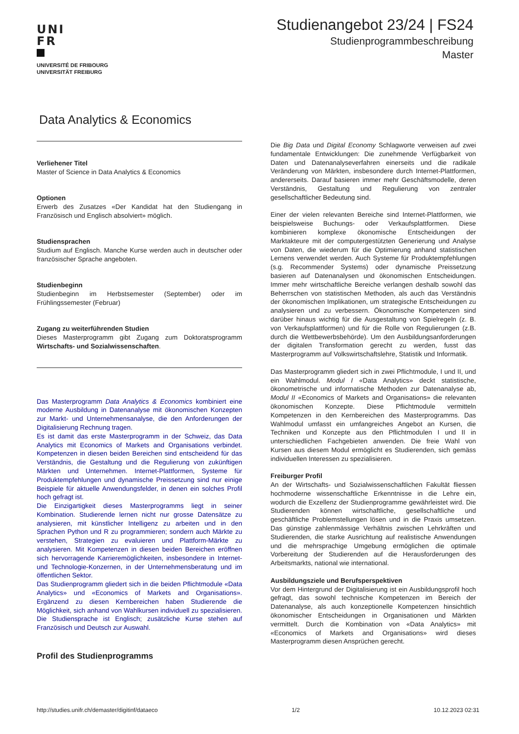UNI
FR
UNIVERSITÉ DE FRIBOURG
UNIVERSITÄT FREIBURG
Studienangebot 23/24 | FS24
Studienprogrammbeschreibung
Master
Data Analytics & Economics
Verliehener Titel
Master of Science in Data Analytics & Economics
Optionen
Erwerb des Zusatzes «Der Kandidat hat den Studiengang in Französisch und Englisch absolviert» möglich.
Studiensprachen
Studium auf Englisch. Manche Kurse werden auch in deutscher oder französischer Sprache angeboten.
Studienbeginn
Studienbeginn im Herbstsemester (September) oder im Frühlingssemester (Februar)
Zugang zu weiterführenden Studien
Dieses Masterprogramm gibt Zugang zum Doktoratsprogramm Wirtschafts- und Sozialwissenschaften.
Das Masterprogramm Data Analytics & Economics kombiniert eine moderne Ausbildung in Datenanalyse mit ökonomischen Konzepten zur Markt- und Unternehmensanalyse, die den Anforderungen der Digitalisierung Rechnung tragen.
Es ist damit das erste Masterprogramm in der Schweiz, das Data Analytics mit Economics of Markets and Organisations verbindet. Kompetenzen in diesen beiden Bereichen sind entscheidend für das Verständnis, die Gestaltung und die Regulierung von zukünftigen Märkten und Unternehmen. Internet-Plattformen, Systeme für Produktempfehlungen und dynamische Preissetzung sind nur einige Beispiele für aktuelle Anwendungsfelder, in denen ein solches Profil hoch gefragt ist.
Die Einzigartigkeit dieses Masterprogramms liegt in seiner Kombination. Studierende lernen nicht nur grosse Datensätze zu analysieren, mit künstlicher Intelligenz zu arbeiten und in den Sprachen Python und R zu programmieren; sondern auch Märkte zu verstehen, Strategien zu evaluieren und Plattform-Märkte zu analysieren. Mit Kompetenzen in diesen beiden Bereichen eröffnen sich hervorragende Karrieremöglichkeiten, insbesondere in Internet- und Technologie-Konzernen, in der Unternehmensberatung und im öffentlichen Sektor.
Das Studienprogramm gliedert sich in die beiden Pflichtmodule «Data Analytics» und «Economics of Markets and Organisations». Ergänzend zu diesen Kernbereichen haben Studierende die Möglichkeit, sich anhand von Wahlkursen individuell zu spezialisieren. Die Studiensprache ist Englisch; zusätzliche Kurse stehen auf Französisch und Deutsch zur Auswahl.
Profil des Studienprogramms
Die Big Data und Digital Economy Schlagworte verweisen auf zwei fundamentale Entwicklungen: Die zunehmende Verfügbarkeit von Daten und Datenanalyseverfahren einerseits und die radikale Veränderung von Märkten, insbesondere durch Internet-Plattformen, andererseits. Darauf basieren immer mehr Geschäftsmodelle, deren Verständnis, Gestaltung und Regulierung von zentraler gesellschaftlicher Bedeutung sind.
Einer der vielen relevanten Bereiche sind Internet-Plattformen, wie beispielsweise Buchungs- oder Verkaufsplattformen. Diese kombinieren komplexe ökonomische Entscheidungen der Marktakteure mit der computergestützten Generierung und Analyse von Daten, die wiederum für die Optimierung anhand statistischen Lernens verwendet werden. Auch Systeme für Produktempfehlungen (s.g. Recommender Systems) oder dynamische Preissetzung basieren auf Datenanalysen und ökonomischen Entscheidungen. Immer mehr wirtschaftliche Bereiche verlangen deshalb sowohl das Beherrschen von statistischen Methoden, als auch das Verständnis der ökonomischen Implikationen, um strategische Entscheidungen zu analysieren und zu verbessern. Ökonomische Kompetenzen sind darüber hinaus wichtig für die Ausgestaltung von Spielregeln (z. B. von Verkaufsplattformen) und für die Rolle von Regulierungen (z.B. durch die Wettbewerbsbehörde). Um den Ausbildungsanforderungen der digitalen Transformation gerecht zu werden, fusst das Masterprogramm auf Volkswirtschaftslehre, Statistik und Informatik.
Das Masterprogramm gliedert sich in zwei Pflichtmodule, I und II, und ein Wahlmodul. Modul I «Data Analytics» deckt statistische, ökonometrische und informatische Methoden zur Datenanalyse ab, Modul II «Economics of Markets and Organisations» die relevanten ökonomischen Konzepte. Diese Pflichtmodule vermitteln Kompetenzen in den Kernbereichen des Masterprogramms. Das Wahlmodul umfasst ein umfangreiches Angebot an Kursen, die Techniken und Konzepte aus den Pflichtmodulen I und II in unterschiedlichen Fachgebieten anwenden. Die freie Wahl von Kursen aus diesem Modul ermöglicht es Studierenden, sich gemäss individuellen Interessen zu spezialisieren.
Freiburger Profil
An der Wirtschafts- und Sozialwissenschaftlichen Fakultät fliessen hochmoderne wissenschaftliche Erkenntnisse in die Lehre ein, wodurch die Exzellenz der Studienprogramme gewährleistet wird. Die Studierenden können wirtschaftliche, gesellschaftliche und geschäftliche Problemstellungen lösen und in die Praxis umsetzen. Das günstige zahlenmässige Verhältnis zwischen Lehrkräften und Studierenden, die starke Ausrichtung auf realistische Anwendungen und die mehrsprachige Umgebung ermöglichen die optimale Vorbereitung der Studierenden auf die Herausforderungen des Arbeitsmarkts, national wie international.
Ausbildungsziele und Berufsperspektiven
Vor dem Hintergrund der Digitalisierung ist ein Ausbildungsprofil hoch gefragt, das sowohl technische Kompetenzen im Bereich der Datenanalyse, als auch konzeptionelle Kompetenzen hinsichtlich ökonomischer Entscheidungen in Organisationen und Märkten vermittelt. Durch die Kombination von «Data Analytics» mit «Economics of Markets and Organisations» wird dieses Masterprogramm diesen Ansprüchen gerecht.
http://studies.unifr.ch/demaster/digitinf/dataeco 1/2 10.12.2023 02:31